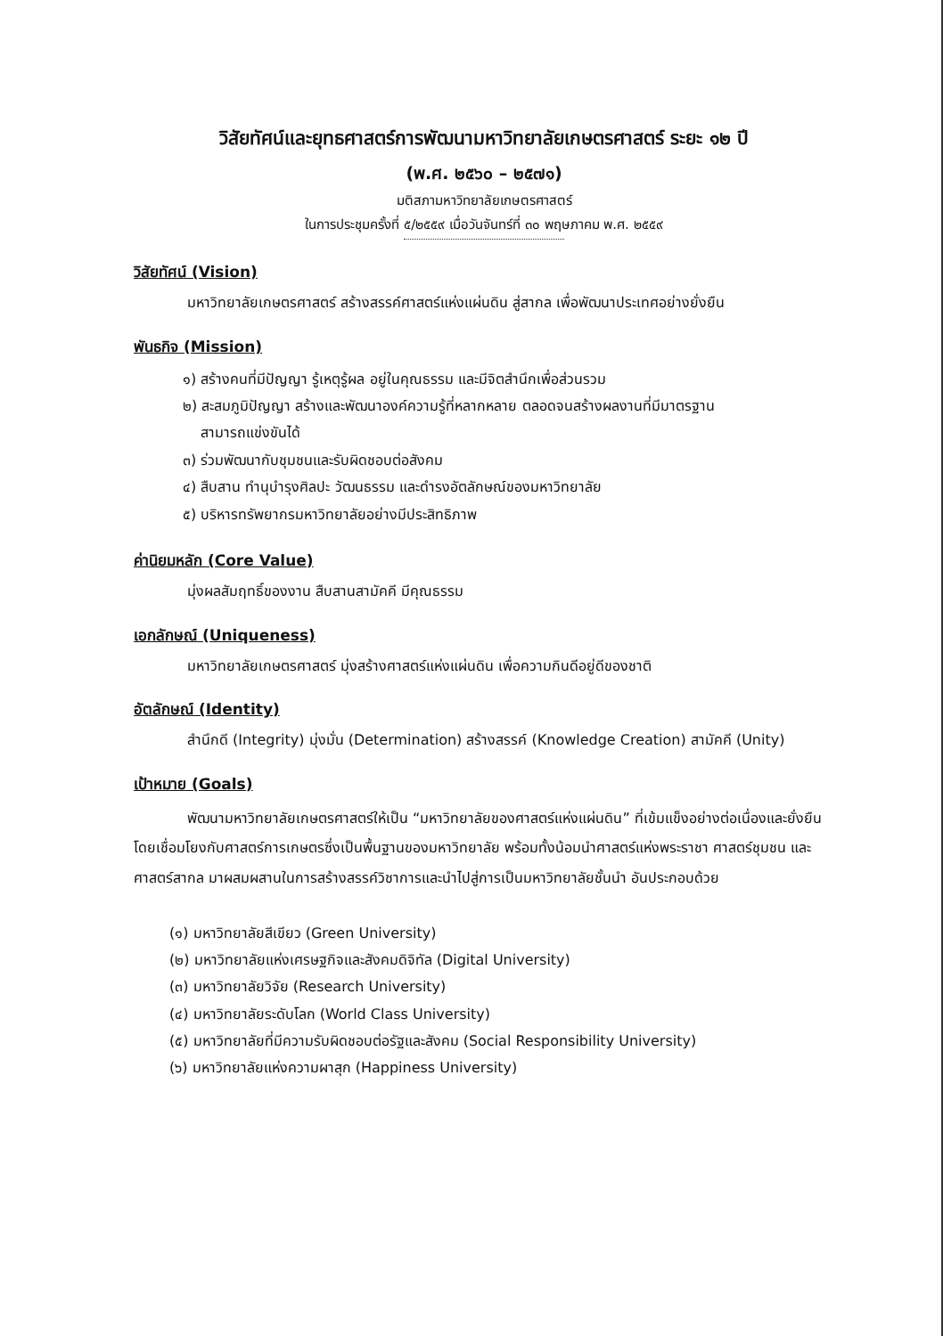วิสัยทัศน์และยุทธศาสตร์การพัฒนามหาวิทยาลัยเกษตรศาสตร์ ระยะ ๑๒ ปี
(พ.ศ. ๒๕๖๐ – ๒๕๗๑)
มติสภามหาวิทยาลัยเกษตรศาสตร์
ในการประชุมครั้งที่ ๕/๒๕๕๙ เมื่อวันจันทร์ที่ ๓๐ พฤษภาคม พ.ศ. ๒๕๕๙
วิสัยทัศน์ (Vision)
มหาวิทยาลัยเกษตรศาสตร์ สร้างสรรค์ศาสตร์แห่งแผ่นดิน สู่สากล เพื่อพัฒนาประเทศอย่างยั่งยืน
พันธกิจ (Mission)
๑) สร้างคนที่มีปัญญา รู้เหตุรู้ผล อยู่ในคุณธรรม และมีจิตสำนึกเพื่อส่วนรวม
๒) สะสมภูมิปัญญา สร้างและพัฒนาองค์ความรู้ที่หลากหลาย ตลอดจนสร้างผลงานที่มีมาตรฐาน
สามารถแข่งขันได้
๓) ร่วมพัฒนากับชุมชนและรับผิดชอบต่อสังคม
๔) สืบสาน ทำนุบำรุงศิลปะ วัฒนธรรม และดำรงอัตลักษณ์ของมหาวิทยาลัย
๕) บริหารทรัพยากรมหาวิทยาลัยอย่างมีประสิทธิภาพ
ค่านิยมหลัก (Core Value)
มุ่งผลสัมฤทธิ์ของงาน สืบสานสามัคคี มีคุณธรรม
เอกลักษณ์ (Uniqueness)
มหาวิทยาลัยเกษตรศาสตร์ มุ่งสร้างศาสตร์แห่งแผ่นดิน เพื่อความกินดีอยู่ดีของชาติ
อัตลักษณ์ (Identity)
สำนึกดี (Integrity) มุ่งมั่น (Determination) สร้างสรรค์ (Knowledge Creation) สามัคคี (Unity)
เป้าหมาย (Goals)
พัฒนามหาวิทยาลัยเกษตรศาสตร์ให้เป็น “มหาวิทยาลัยของศาสตร์แห่งแผ่นดิน” ที่เข้มแข็งอย่างต่อเนื่องและยั่งยืน โดยเชื่อมโยงกับศาสตร์การเกษตรซึ่งเป็นพื้นฐานของมหาวิทยาลัย พร้อมทั้งน้อมนำศาสตร์แห่งพระราชา ศาสตร์ชุมชน และศาสตร์สากล มาผสมผสานในการสร้างสรรค์วิชาการและนำไปสู่การเป็นมหาวิทยาลัยชั้นนำ อันประกอบด้วย
(๑) มหาวิทยาลัยสีเขียว (Green University)
(๒) มหาวิทยาลัยแห่งเศรษฐกิจและสังคมดิจิทัล (Digital University)
(๓) มหาวิทยาลัยวิจัย (Research University)
(๔) มหาวิทยาลัยระดับโลก (World Class University)
(๕) มหาวิทยาลัยที่มีความรับผิดชอบต่อรัฐและสังคม (Social Responsibility University)
(๖) มหาวิทยาลัยแห่งความผาสุก (Happiness University)